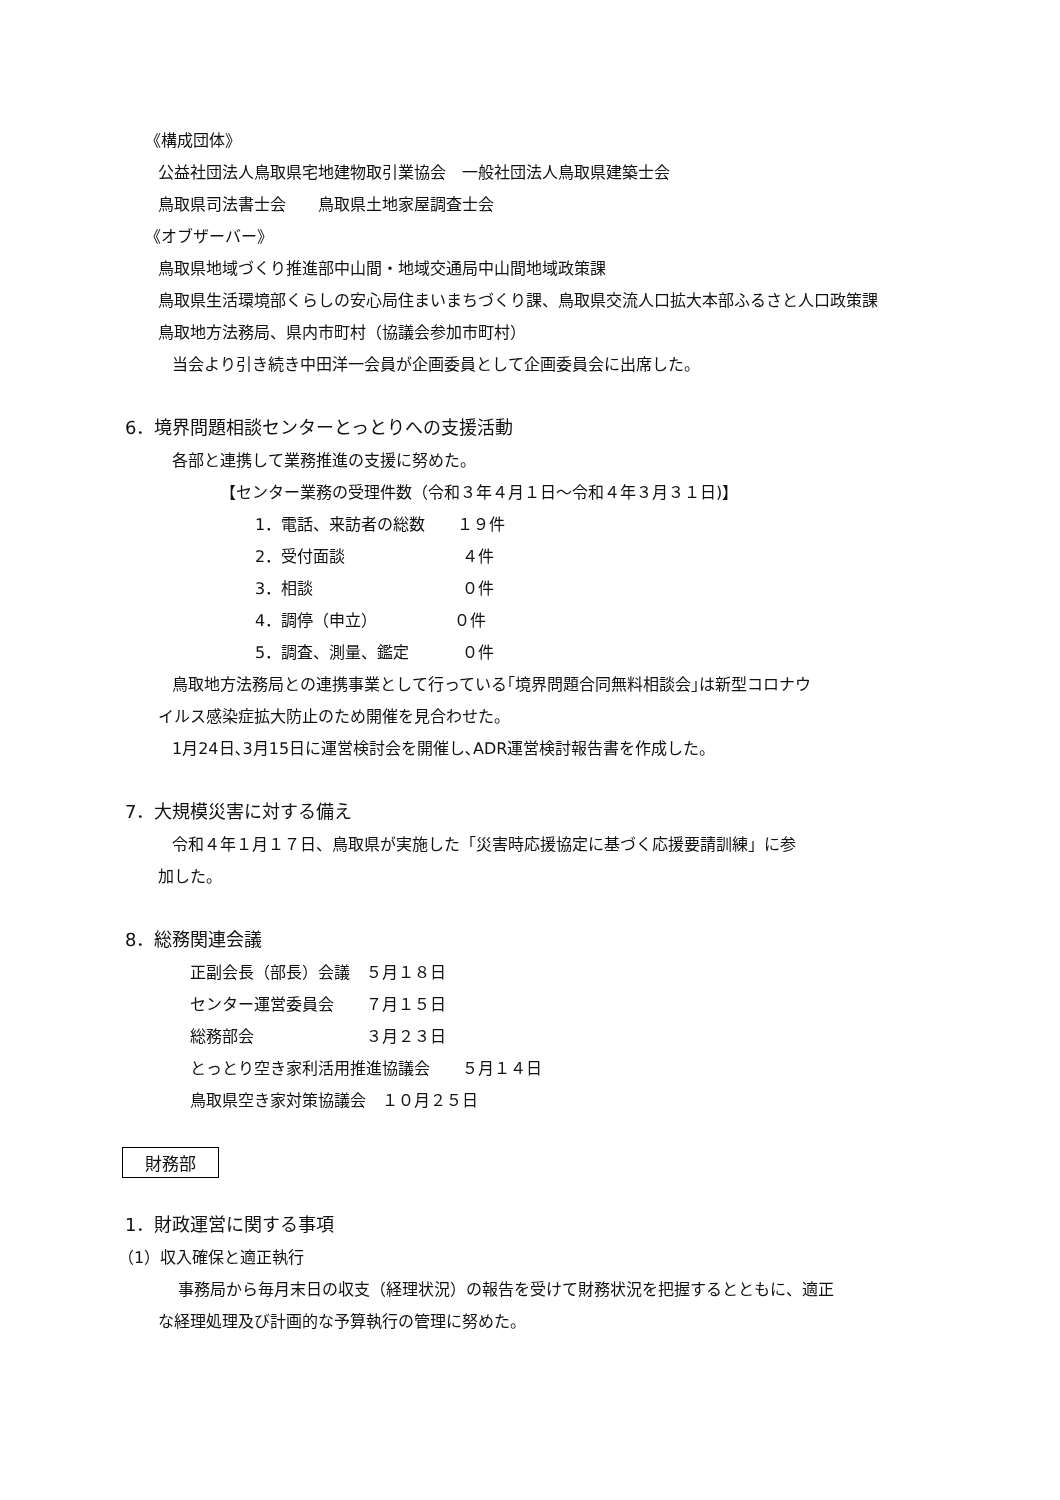《構成団体》
公益社団法人鳥取県宅地建物取引業協会　一般社団法人鳥取県建築士会
鳥取県司法書士会　　鳥取県土地家屋調査士会
《オブザーバー》
鳥取県地域づくり推進部中山間・地域交通局中山間地域政策課
鳥取県生活環境部くらしの安心局住まいまちづくり課、鳥取県交流人口拡大本部ふるさと人口政策課
鳥取地方法務局、県内市町村（協議会参加市町村）
当会より引き続き中田洋一会員が企画委員として企画委員会に出席した。
6．境界問題相談センターとっとりへの支援活動
各部と連携して業務推進の支援に努めた。
【センター業務の受理件数（令和３年４月１日～令和４年３月３１日)】
1．電話、来訪者の総数　　１９件
2．受付面談　　　　　　　 ４件
3．相談　　　　　　　　　 ０件
4．調停（申立）　　　　　 ０件
5．調査、測量、鑑定　　　 ０件
鳥取地方法務局との連携事業として行っている｢境界問題合同無料相談会｣は新型コロナウ
イルス感染症拡大防止のため開催を見合わせた。
1月24日､3月15日に運営検討会を開催し､ADR運営検討報告書を作成した。
7．大規模災害に対する備え
令和４年１月１７日、鳥取県が実施した「災害時応援協定に基づく応援要請訓練」に参
加した。
8．総務関連会議
正副会長（部長）会議　５月１８日
センター運営委員会　　７月１５日
総務部会　　　　　　　３月２３日
とっとり空き家利活用推進協議会　　５月１４日
鳥取県空き家対策協議会　１０月２５日
財務部
1．財政運営に関する事項
（1）収入確保と適正執行
事務局から毎月末日の収支（経理状況）の報告を受けて財務状況を把握するとともに、適正
な経理処理及び計画的な予算執行の管理に努めた。